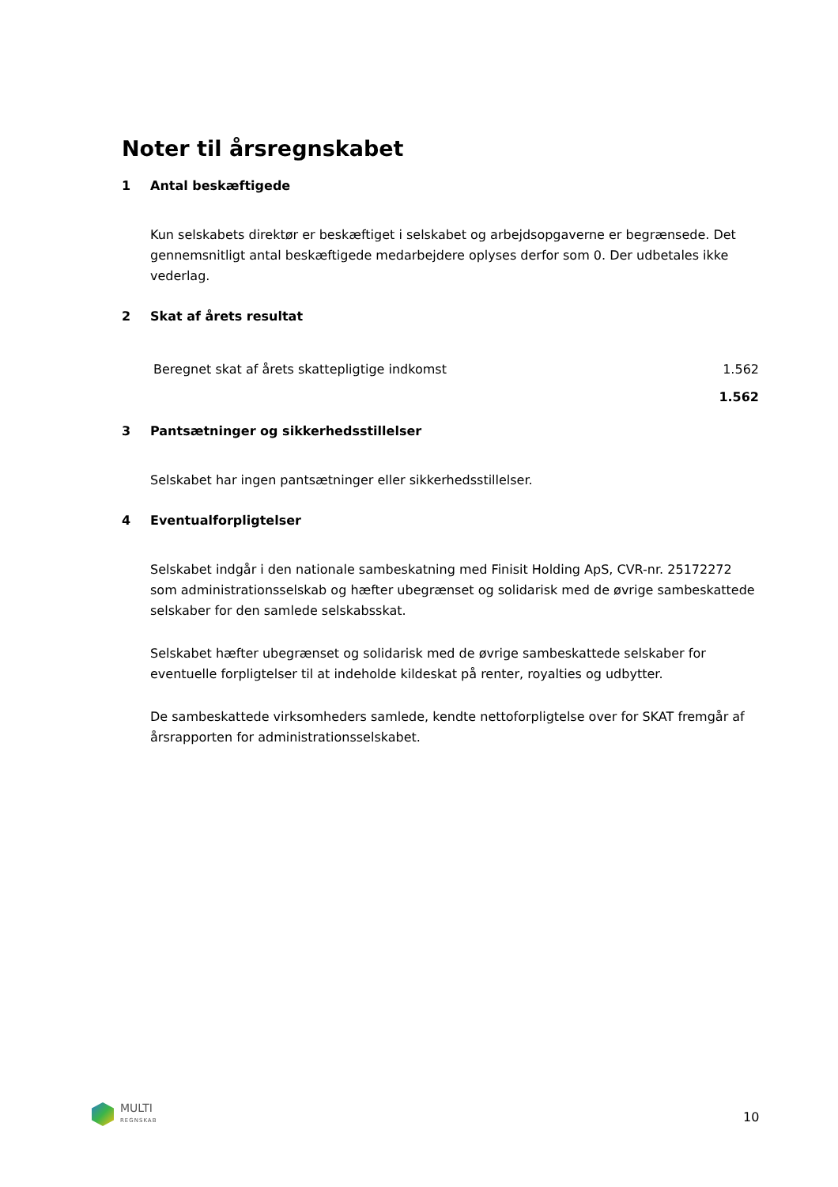Noter til årsregnskabet
1 Antal beskæftigede
Kun selskabets direktør er beskæftiget i selskabet og arbejdsopgaverne er begrænsede. Det gennemsnitligt antal beskæftigede medarbejdere oplyses derfor som 0. Der udbetales ikke vederlag.
2 Skat af årets resultat
| Beregnet skat af årets skattepligtige indkomst | 1.562 |
| | 1.562 |
3 Pantsætninger og sikkerhedsstillelser
Selskabet har ingen pantsætninger eller sikkerhedsstillelser.
4 Eventualforpligtelser
Selskabet indgår i den nationale sambeskatning med Finisit Holding ApS, CVR-nr. 25172272 som administrationsselskab og hæfter ubegrænset og solidarisk med de øvrige sambeskattede selskaber for den samlede selskabsskat.
Selskabet hæfter ubegrænset og solidarisk med de øvrige sambeskattede selskaber for eventuelle forpligtelser til at indeholde kildeskat på renter, royalties og udbytter.
De sambeskattede virksomheders samlede, kendte nettoforpligtelse over for SKAT fremgår af årsrapporten for administrationsselskabet.
MULTI
REGNSKAB
10